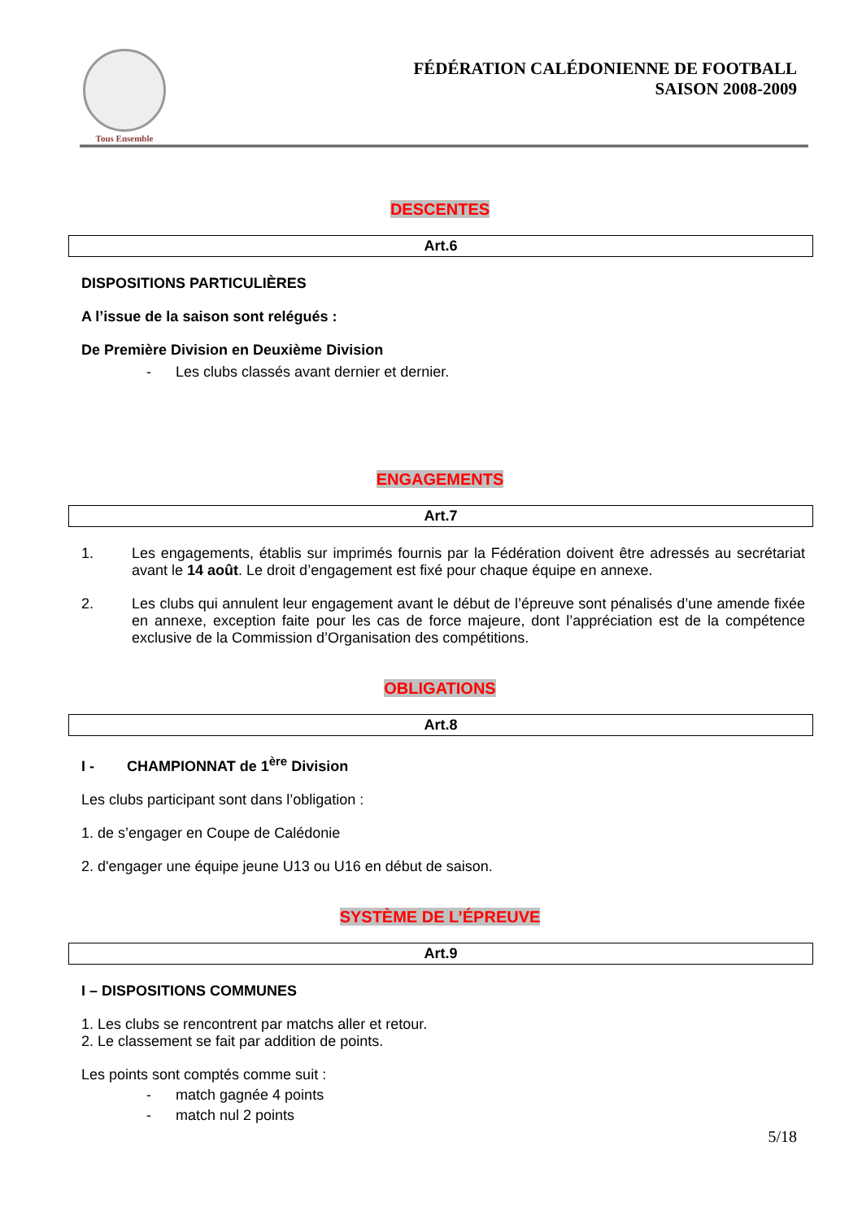Tous Ensemble
FÉDÉRATION CALÉDONIENNE DE FOOTBALL
SAISON 2008-2009
DESCENTES
Art.6
DISPOSITIONS PARTICULIÈRES
A l’issue de la saison sont relégués :
De Première Division en Deuxième Division
- Les clubs classés avant dernier et dernier.
ENGAGEMENTS
Art.7
1. Les engagements, établis sur imprimés fournis par la Fédération doivent être adressés au secrétariat avant le 14 août. Le droit d’engagement est fixé pour chaque équipe en annexe.
2. Les clubs qui annulent leur engagement avant le début de l’épreuve sont pénalisés d’une amende fixée en annexe, exception faite pour les cas de force majeure, dont l’appréciation est de la compétence exclusive de la Commission d’Organisation des compétitions.
OBLIGATIONS
Art.8
I - CHAMPIONNAT de 1<sup>ère</sup> Division
Les clubs participant sont dans l’obligation :
1. de s’engager en Coupe de Calédonie
2. d'engager une équipe jeune U13 ou U16 en début de saison.
SYSTÈME DE L’ÉPREUVE
Art.9
I – DISPOSITIONS COMMUNES
1. Les clubs se rencontrent par matchs aller et retour.
2. Le classement se fait par addition de points.
Les points sont comptés comme suit :
- match gagnée 4 points
- match nul 2 points
5/18